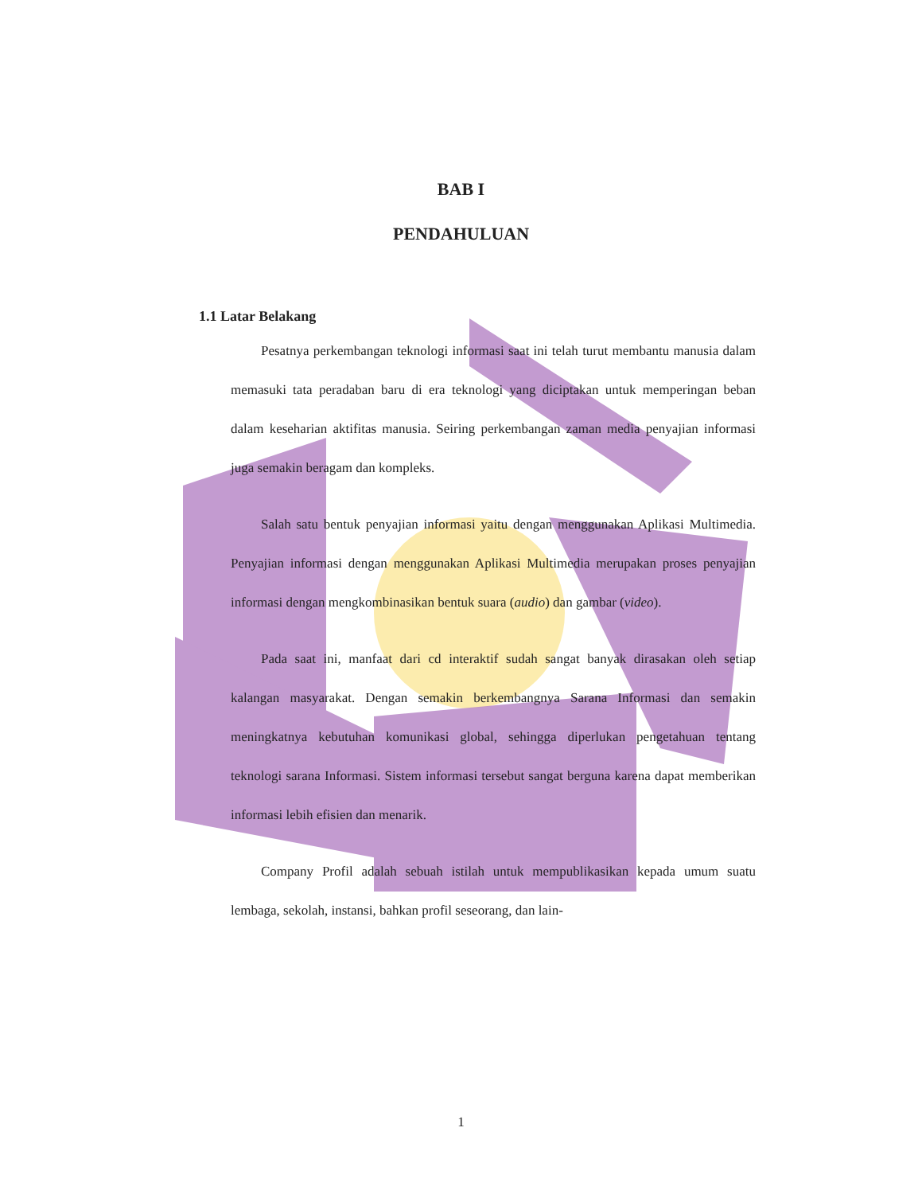BAB I
PENDAHULUAN
1.1 Latar Belakang
Pesatnya perkembangan teknologi informasi saat ini telah turut membantu manusia dalam memasuki tata peradaban baru di era teknologi yang diciptakan untuk memperingan beban dalam keseharian aktifitas manusia. Seiring perkembangan zaman media penyajian informasi juga semakin beragam dan kompleks.
Salah satu bentuk penyajian informasi yaitu dengan menggunakan Aplikasi Multimedia. Penyajian informasi dengan menggunakan Aplikasi Multimedia merupakan proses penyajian informasi dengan mengkombinasikan bentuk suara (audio) dan gambar (video).
Pada saat ini, manfaat dari cd interaktif sudah sangat banyak dirasakan oleh setiap kalangan masyarakat. Dengan semakin berkembangnya Sarana Informasi dan semakin meningkatnya kebutuhan komunikasi global, sehingga diperlukan pengetahuan tentang teknologi sarana Informasi. Sistem informasi tersebut sangat berguna karena dapat memberikan informasi lebih efisien dan menarik.
Company Profil adalah sebuah istilah untuk mempublikasikan kepada umum suatu lembaga, sekolah, instansi, bahkan profil seseorang, dan lain-
1